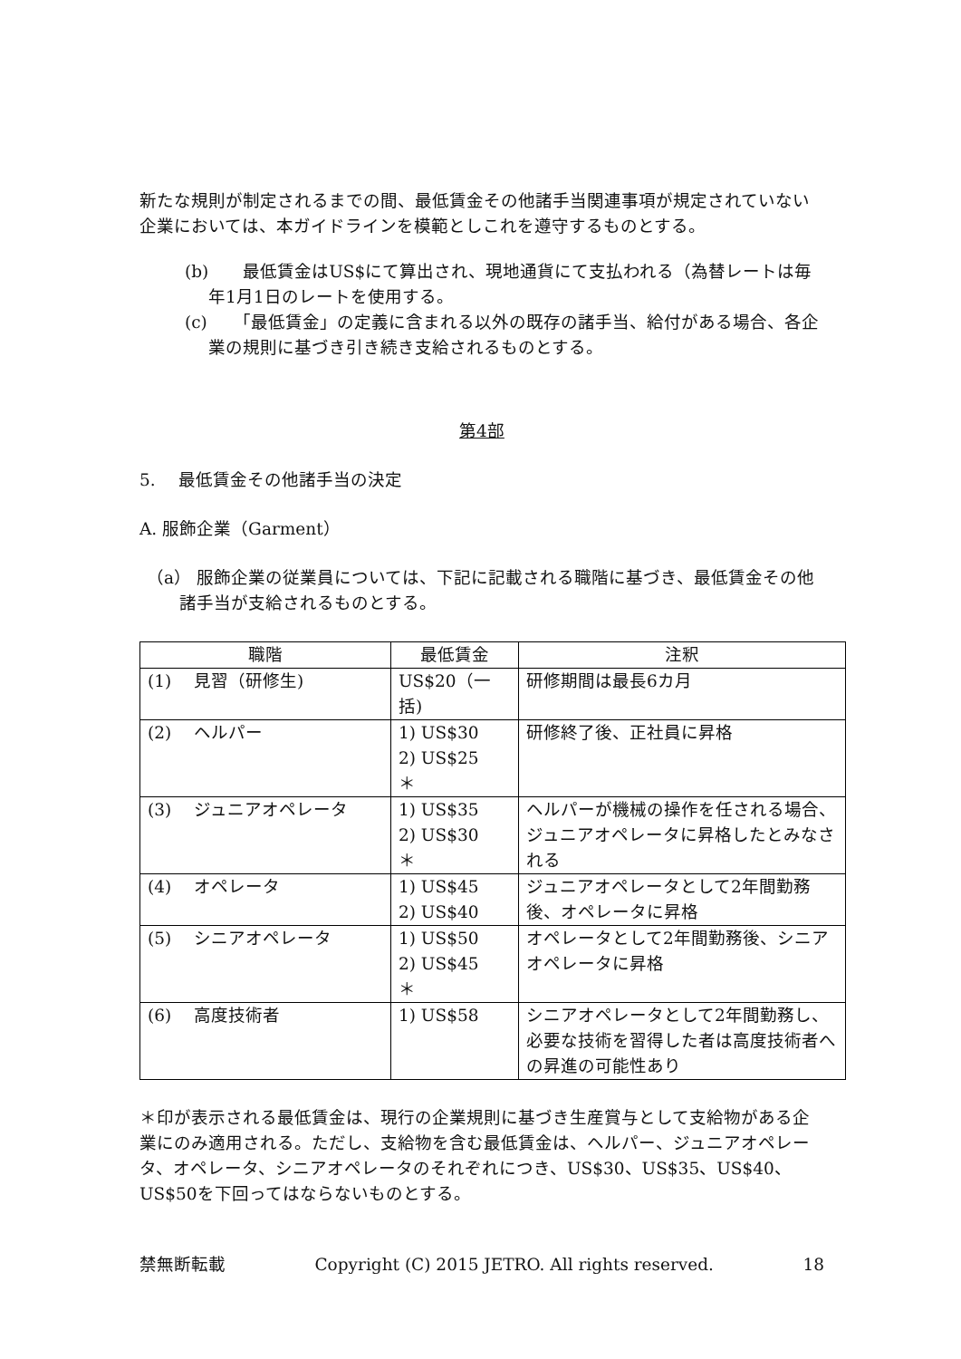新たな規則が制定されるまでの間、最低賃金その他諸手当関連事項が規定されていない企業においては、本ガイドラインを模範としこれを遵守するものとする。
(b)　　最低賃金はUS$にて算出され、現地通貨にて支払われる（為替レートは毎年1月1日のレートを使用する。
(c)　　「最低賃金」の定義に含まれる以外の既存の諸手当、給付がある場合、各企業の規則に基づき引き続き支給されるものとする。
第4部
5.　 最低賃金その他諸手当の決定
A. 服飾企業（Garment）
（a） 服飾企業の従業員については、下記に記載される職階に基づき、最低賃金その他諸手当が支給されるものとする。
| 職階 | 最低賃金 | 注釈 |
| (1) 見習（研修生) | US$20（一括) | 研修期間は最長6カ月 |
| (2) ヘルパー | 1) US$30 2) US$25 ＊ | 研修終了後、正社員に昇格 |
| (3) ジュニアオペレータ | 1) US$35 2) US$30 ＊ | ヘルパーが機械の操作を任される場合、ジュニアオペレータに昇格したとみなされる |
| (4) オペレータ | 1) US$45 2) US$40 | ジュニアオペレータとして2年間勤務後、オペレータに昇格 |
| (5) シニアオペレータ | 1) US$50 2) US$45 ＊ | オペレータとして2年間勤務後、シニアオペレータに昇格 |
| (6) 高度技術者 | 1) US$58 | シニアオペレータとして2年間勤務し、必要な技術を習得した者は高度技術者への昇進の可能性あり |
＊印が表示される最低賃金は、現行の企業規則に基づき生産賞与として支給物がある企業にのみ適用される。ただし、支給物を含む最低賃金は、ヘルパー、ジュニアオペレータ、オペレータ、シニアオペレータのそれぞれにつき、US$30、US$35、US$40、US$50を下回ってはならないものとする。
禁無断転載 Copyright (C) 2015 JETRO. All rights reserved. 18